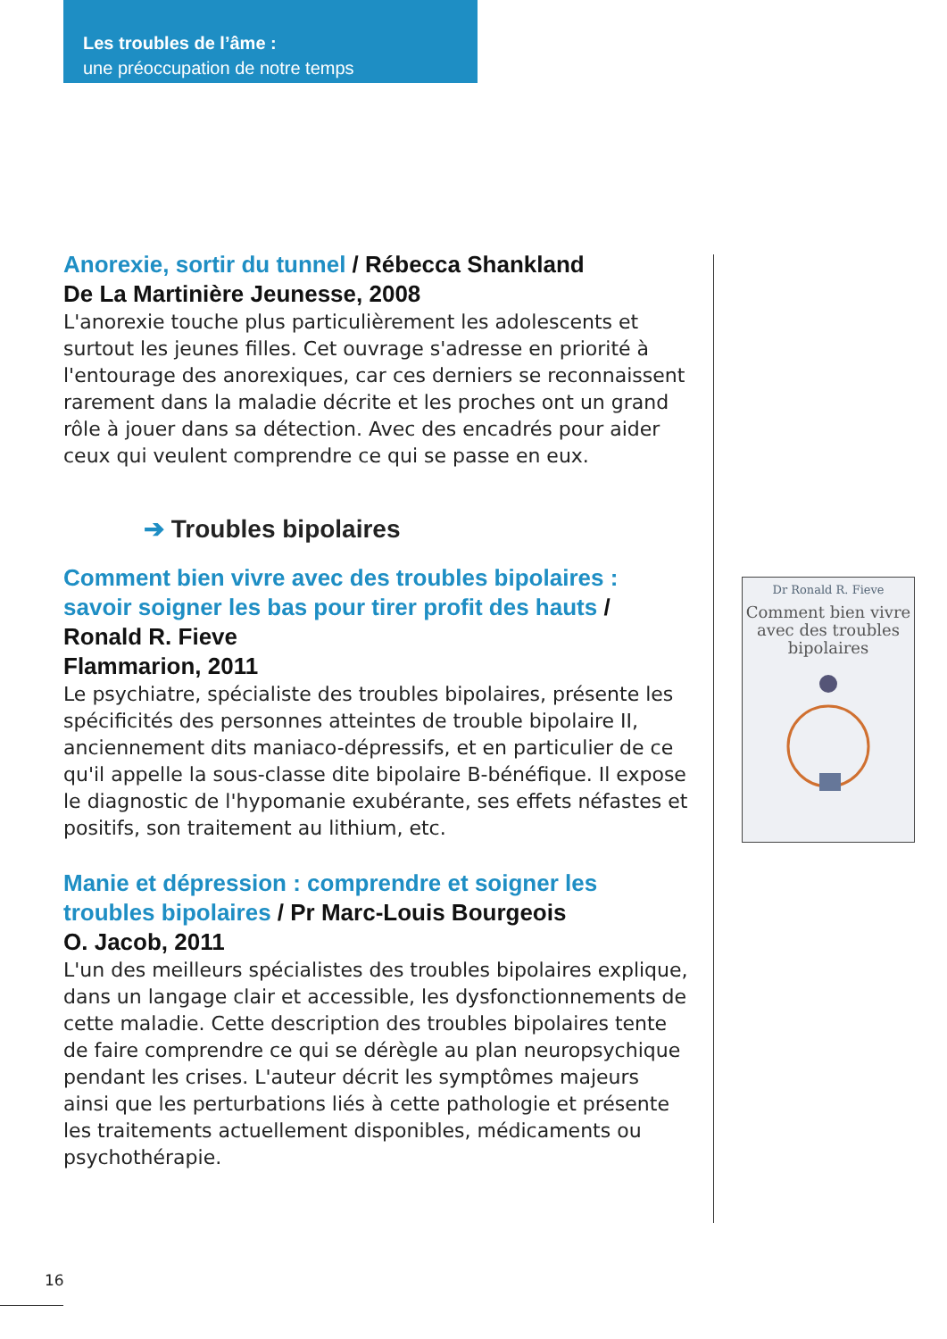Les troubles de l’âme :
une préoccupation de notre temps
Anorexie, sortir du tunnel / Rébecca Shankland
De La Martinière Jeunesse, 2008
L'anorexie touche plus particulièrement les adolescents et surtout les jeunes filles. Cet ouvrage s'adresse en priorité à l'entourage des anorexiques, car ces derniers se reconnaissent rarement dans la maladie décrite et les proches ont un grand rôle à jouer dans sa détection. Avec des encadrés pour aider ceux qui veulent comprendre ce qui se passe en eux.
➔ Troubles bipolaires
Comment bien vivre avec des troubles bipolaires : savoir soigner les bas pour tirer profit des hauts / Ronald R. Fieve
Flammarion, 2011
Le psychiatre, spécialiste des troubles bipolaires, présente les spécificités des personnes atteintes de trouble bipolaire II, anciennement dits maniaco-dépressifs, et en particulier de ce qu'il appelle la sous-classe dite bipolaire B-bénéfique. Il expose le diagnostic de l'hypomanie exubérante, ses effets néfastes et positifs, son traitement au lithium, etc.
Manie et dépression : comprendre et soigner les troubles bipolaires / Pr Marc-Louis Bourgeois
O. Jacob, 2011
L'un des meilleurs spécialistes des troubles bipolaires explique, dans un langage clair et accessible, les dysfonctionnements de cette maladie. Cette description des troubles bipolaires tente de faire comprendre ce qui se dérègle au plan neuropsychique pendant les crises. L'auteur décrit les symptômes majeurs ainsi que les perturbations liés à cette pathologie et présente les traitements actuellement disponibles, médicaments ou psychothérapie.
Dr Ronald R. Fieve
Comment bien vivre avec des troubles bipolaires
16